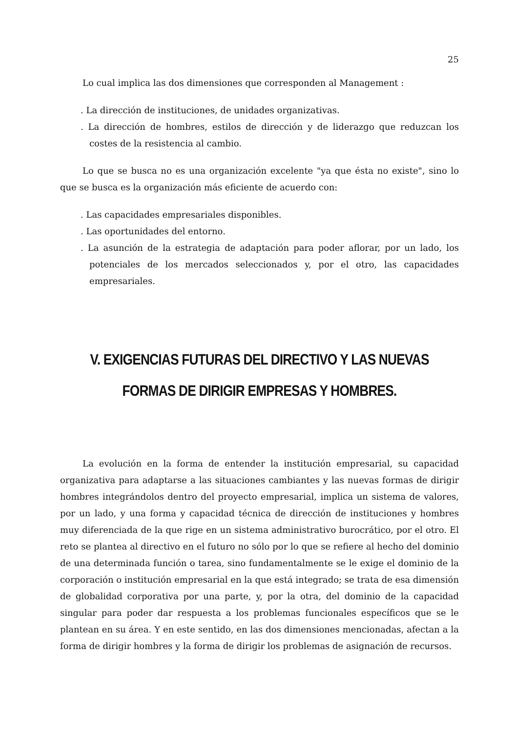25
Lo cual implica las dos dimensiones que corresponden al Management :
. La dirección de instituciones, de unidades organizativas.
. La dirección de hombres, estilos de dirección y de liderazgo que reduzcan los costes de la resistencia al cambio.
Lo que se busca no es una organización excelente "ya que ésta no existe", sino lo que se busca es la organización más eficiente de acuerdo con:
. Las capacidades empresariales disponibles.
. Las oportunidades del entorno.
. La asunción de la estrategia de adaptación para poder aflorar, por un lado, los potenciales de los mercados seleccionados y, por el otro, las capacidades empresariales.
V. EXIGENCIAS FUTURAS DEL DIRECTIVO Y LAS NUEVAS
FORMAS DE DIRIGIR EMPRESAS Y HOMBRES.
La evolución en la forma de entender la institución empresarial, su capacidad organizativa para adaptarse a las situaciones cambiantes y las nuevas formas de dirigir hombres integrándolos dentro del proyecto empresarial, implica un sistema de valores, por un lado, y una forma y capacidad técnica de dirección de instituciones y hombres muy diferenciada de la que rige en un sistema administrativo burocrático, por el otro. El reto se plantea al directivo en el futuro no sólo por lo que se refiere al hecho del dominio de una determinada función o tarea, sino fundamentalmente se le exige el dominio de la corporación o institución empresarial en la que está integrado; se trata de esa dimensión de globalidad corporativa por una parte, y, por la otra, del dominio de la capacidad singular para poder dar respuesta a los problemas funcionales específicos que se le plantean en su área. Y en este sentido, en las dos dimensiones mencionadas, afectan a la forma de dirigir hombres y la forma de dirigir los problemas de asignación de recursos.